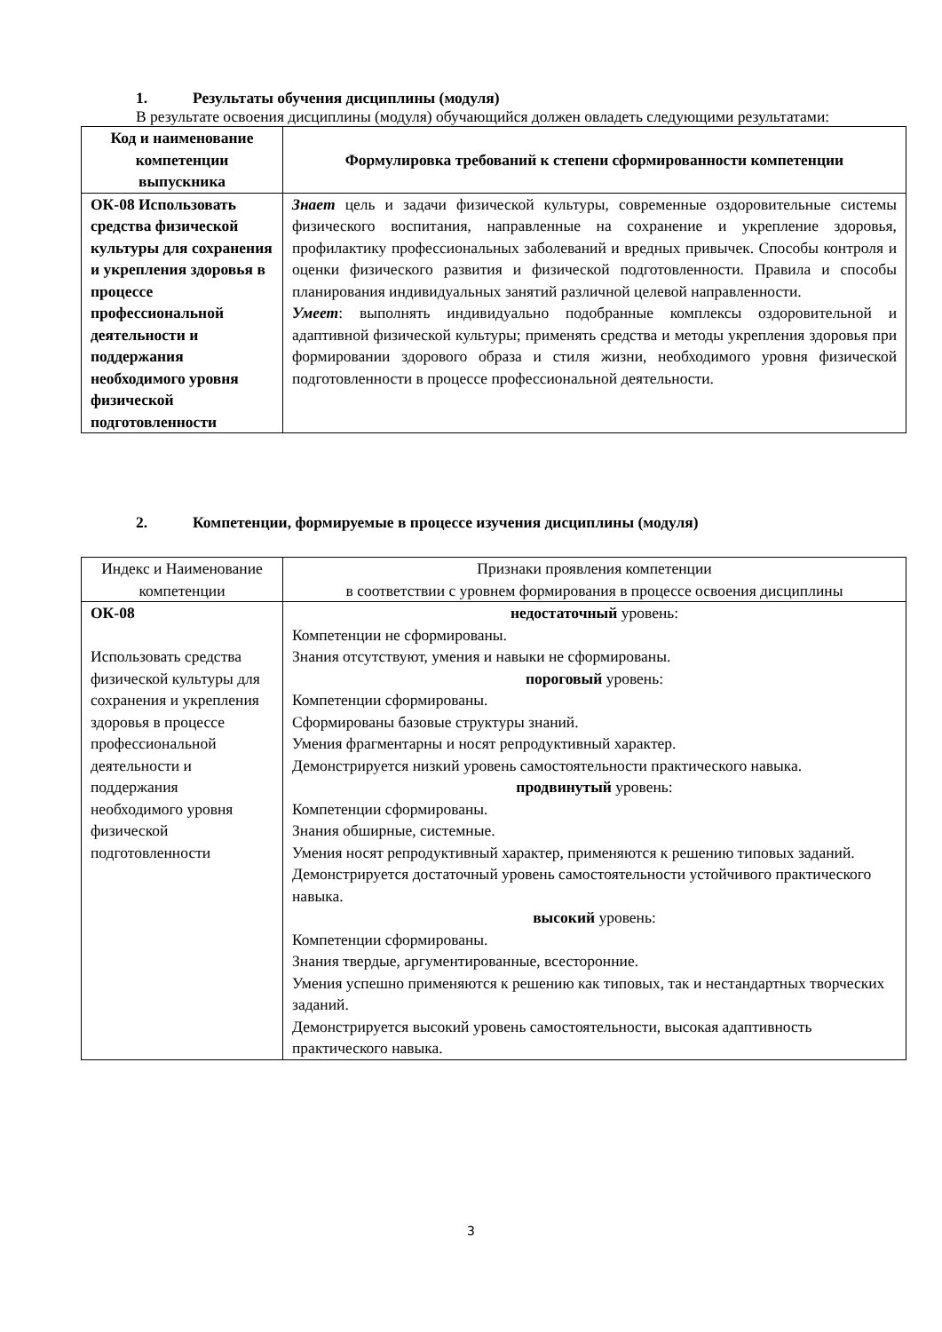1. Результаты обучения дисциплины (модуля)
В результате освоения дисциплины (модуля) обучающийся должен овладеть следующими результатами:
| Код и наименование компетенции выпускника | Формулировка требований к степени сформированности компетенции |
| --- | --- |
| ОК-08 Использовать средства физической культуры для сохранения и укрепления здоровья в процессе профессиональной деятельности и поддержания необходимого уровня физической подготовленности | Знает цель и задачи физической культуры, современные оздоровительные системы физического воспитания, направленные на сохранение и укрепление здоровья, профилактику профессиональных заболеваний и вредных привычек. Способы контроля и оценки физического развития и физической подготовленности. Правила и способы планирования индивидуальных занятий различной целевой направленности. Умеет : выполнять индивидуально подобранные комплексы оздоровительной и адаптивной физической культуры; применять средства и методы укрепления здоровья при формировании здорового образа и стиля жизни, необходимого уровня физической подготовленности в процессе профессиональной деятельности. |
2. Компетенции, формируемые в процессе изучения дисциплины (модуля)
| Индекс и Наименование компетенции | Признаки проявления компетенции в соответствии с уровнем формирования в процессе освоения дисциплины |
| ОК-08 Использовать средства физической культуры для сохранения и укрепления здоровья в процессе профессиональной деятельности и поддержания необходимого уровня физической подготовленности | недостаточный уровень: Компетенции не сформированы. Знания отсутствуют, умения и навыки не сформированы. пороговый уровень: Компетенции сформированы. Сформированы базовые структуры знаний. Умения фрагментарны и носят репродуктивный характер. Демонстрируется низкий уровень самостоятельности практического навыка. продвинутый уровень: Компетенции сформированы. Знания обширные, системные. Умения носят репродуктивный характер, применяются к решению типовых заданий. Демонстрируется достаточный уровень самостоятельности устойчивого практического навыка. высокий уровень: Компетенции сформированы. Знания твердые, аргументированные, всесторонние. Умения успешно применяются к решению как типовых, так и нестандартных творческих заданий. Демонстрируется высокий уровень самостоятельности, высокая адаптивность практического навыка. |
3